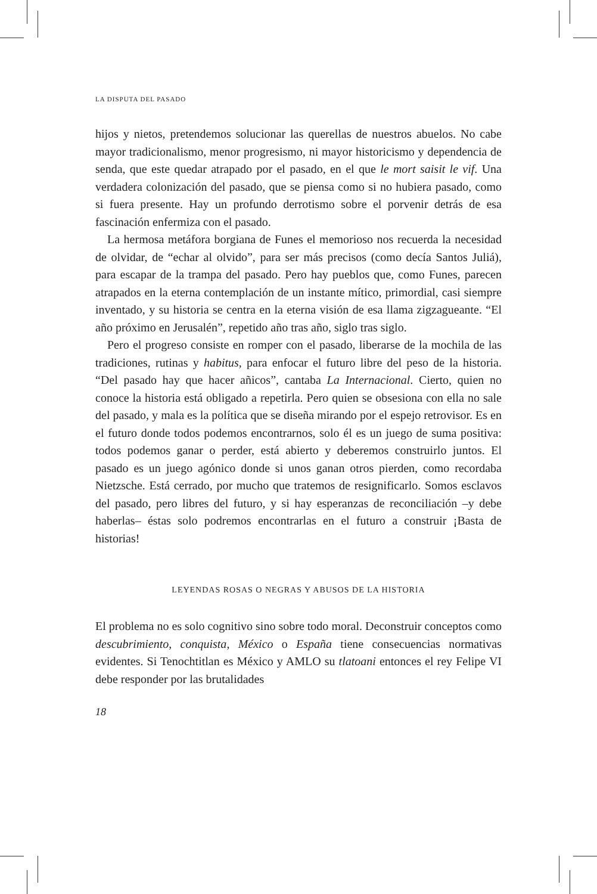LA DISPUTA DEL PASADO
hijos y nietos, pretendemos solucionar las querellas de nuestros abuelos. No cabe mayor tradicionalismo, menor progresismo, ni mayor historicismo y dependencia de senda, que este quedar atrapado por el pasado, en el que le mort saisit le vif. Una verdadera colonización del pasado, que se piensa como si no hubiera pasado, como si fuera presente. Hay un profundo derrotismo sobre el porvenir detrás de esa fascinación enfermiza con el pasado.
La hermosa metáfora borgiana de Funes el memorioso nos recuerda la necesidad de olvidar, de “echar al olvido”, para ser más precisos (como decía Santos Juliá), para escapar de la trampa del pasado. Pero hay pueblos que, como Funes, parecen atrapados en la eterna contemplación de un instante mítico, primordial, casi siempre inventado, y su historia se centra en la eterna visión de esa llama zigzagueante. “El año próximo en Jerusalén”, repetido año tras año, siglo tras siglo.
Pero el progreso consiste en romper con el pasado, liberarse de la mochila de las tradiciones, rutinas y habitus, para enfocar el futuro libre del peso de la historia. “Del pasado hay que hacer añicos”, cantaba La Internacional. Cierto, quien no conoce la historia está obligado a repetirla. Pero quien se obsesiona con ella no sale del pasado, y mala es la política que se diseña mirando por el espejo retrovisor. Es en el futuro donde todos podemos encontrarnos, solo él es un juego de suma positiva: todos podemos ganar o perder, está abierto y deberemos construirlo juntos. El pasado es un juego agónico donde si unos ganan otros pierden, como recordaba Nietzsche. Está cerrado, por mucho que tratemos de resignificarlo. Somos esclavos del pasado, pero libres del futuro, y si hay esperanzas de reconciliación –y debe haberlas– éstas solo podremos encontrarlas en el futuro a construir ¡Basta de historias!
LEYENDAS ROSAS O NEGRAS Y ABUSOS DE LA HISTORIA
El problema no es solo cognitivo sino sobre todo moral. Deconstruir conceptos como descubrimiento, conquista, México o España tiene consecuencias normativas evidentes. Si Tenochtitlan es México y AMLO su tlatoani entonces el rey Felipe VI debe responder por las brutalidades
18